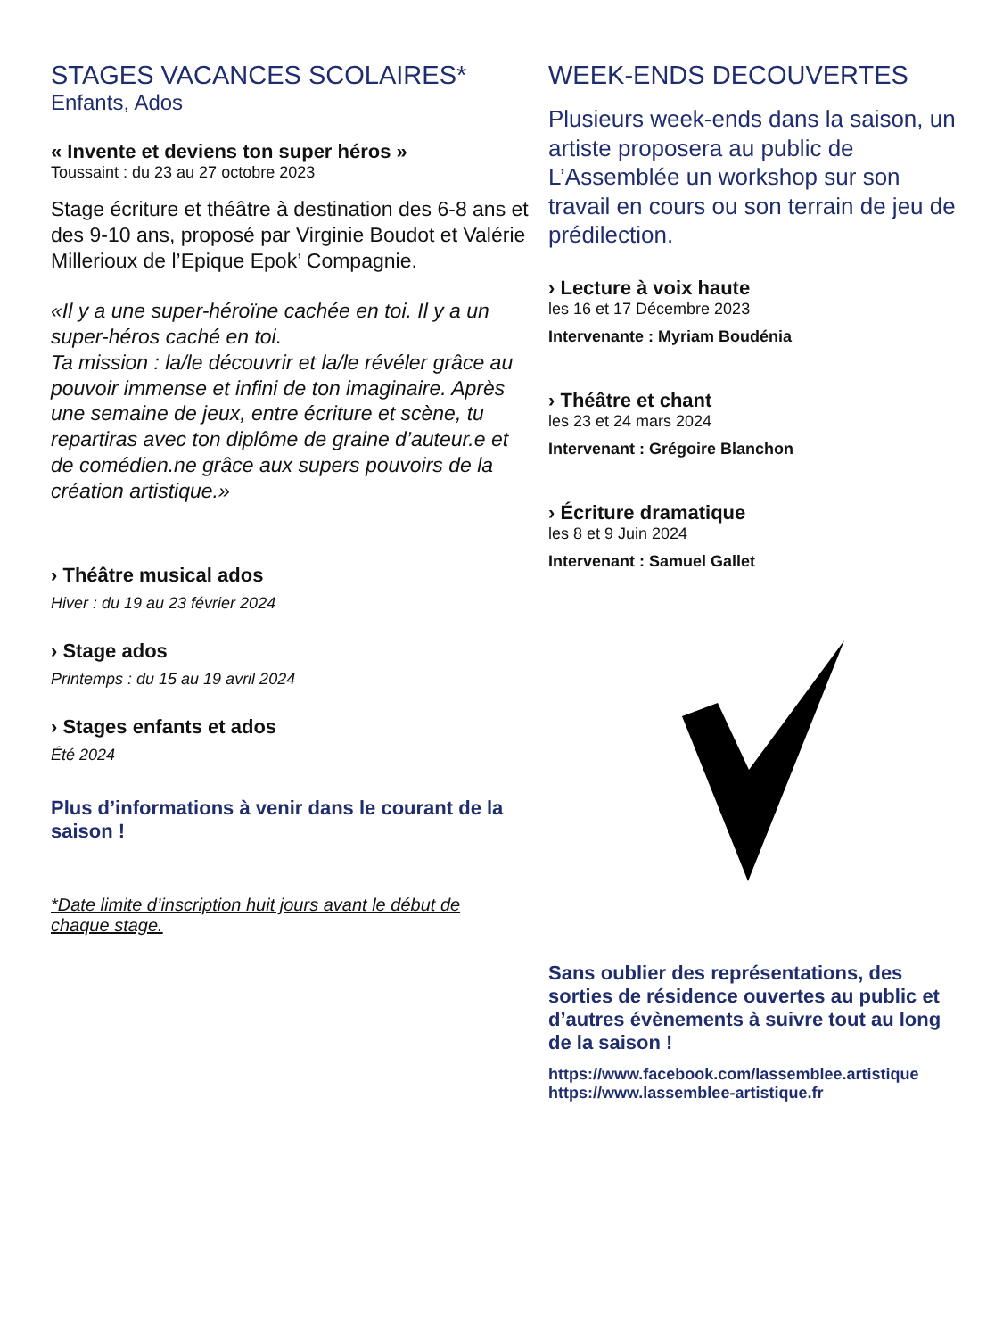STAGES VACANCES SCOLAIRES*
Enfants, Ados
« Invente et deviens ton super héros »
Toussaint : du 23 au 27 octobre 2023
Stage écriture et théâtre à destination des 6-8 ans et des 9-10 ans, proposé par Virginie Boudot et Valérie Millerioux de l’Epique Epok’ Compagnie.
«Il y a une super-héroïne cachée en toi. Il y a un super-héros caché en toi.
Ta mission : la/le découvrir et la/le révéler grâce au pouvoir immense et infini de ton imaginaire. Après une semaine de jeux, entre écriture et scène, tu repartiras avec ton diplôme de graine d’auteur.e et de comédien.ne grâce aux supers pouvoirs de la création artistique.»
› Théâtre musical ados
Hiver : du 19 au 23 février 2024
› Stage ados
Printemps : du 15 au 19 avril 2024
› Stages enfants et ados
Été 2024
Plus d’informations à venir dans le courant de la saison !
*Date limite d’inscription huit jours avant le début de chaque stage.
WEEK-ENDS DECOUVERTES
Plusieurs week-ends dans la saison, un artiste proposera au public de L’Assemblée un workshop sur son travail en cours ou son terrain de jeu de prédilection.
› Lecture à voix haute
les 16 et 17 Décembre 2023
Intervenante : Myriam Boudénia
› Théâtre et chant
les 23 et 24 mars 2024
Intervenant : Grégoire Blanchon
› Écriture dramatique
les 8 et 9 Juin 2024
Intervenant : Samuel Gallet
Sans oublier des représentations, des sorties de résidence ouvertes au public et d’autres évènements à suivre tout au long de la saison !
https://www.facebook.com/lassemblee.artistique
https://www.lassemblee-artistique.fr